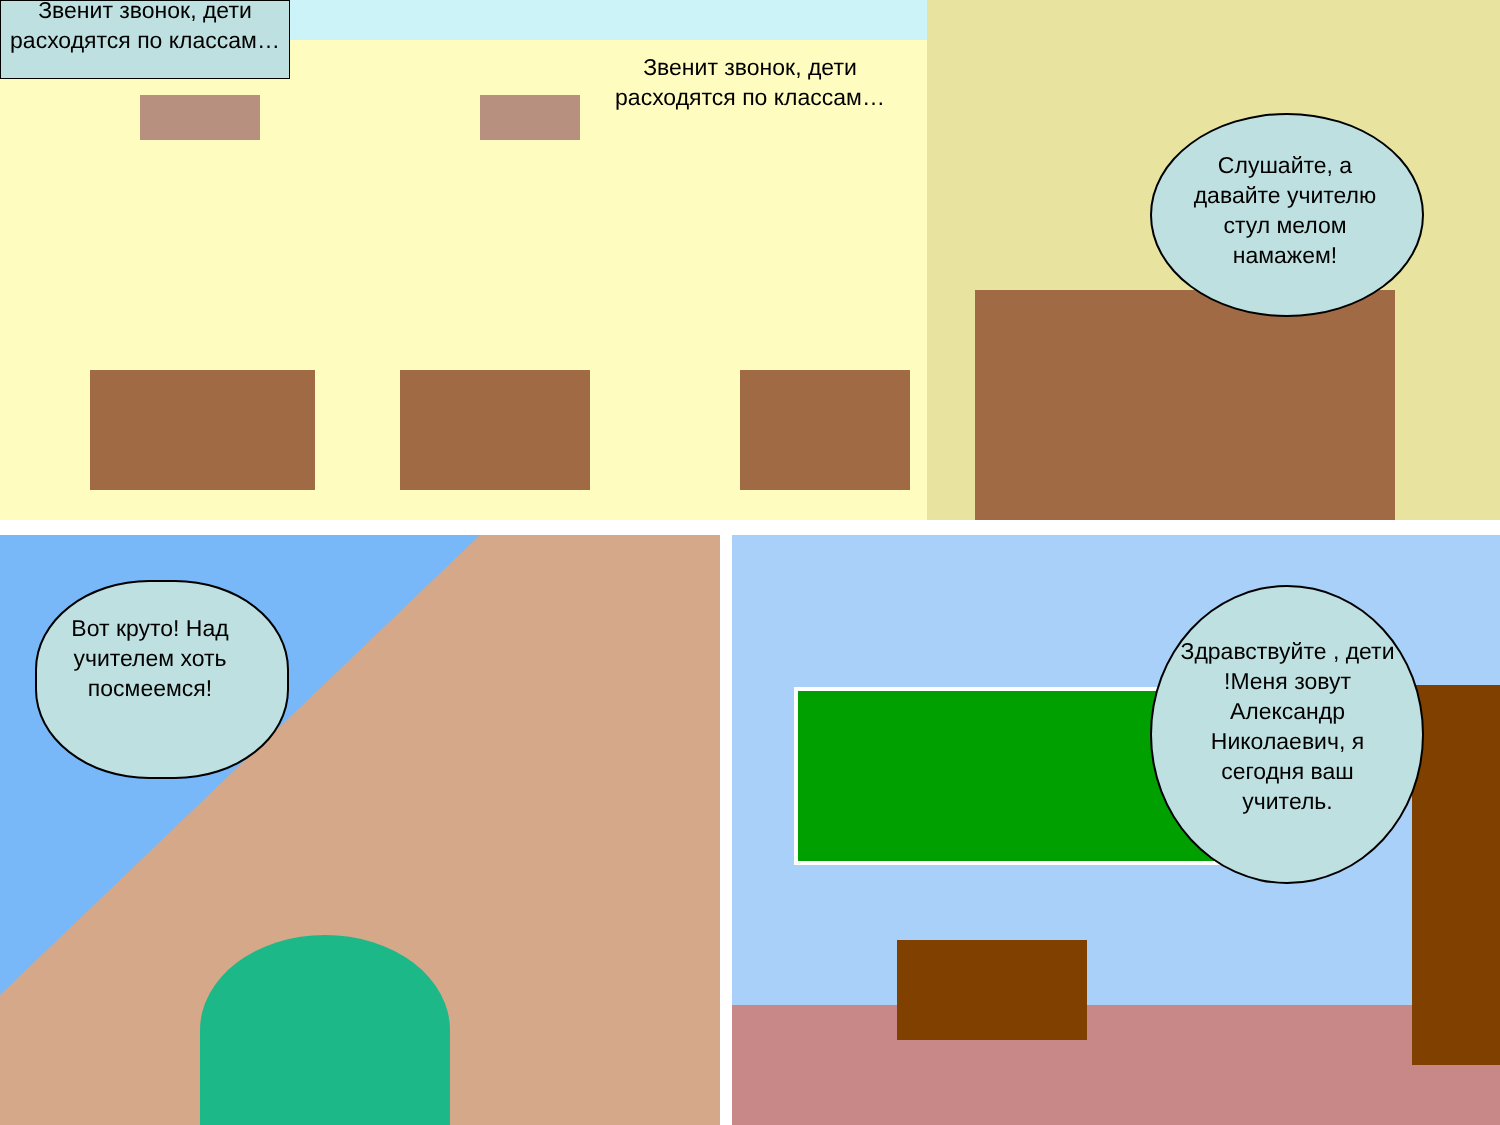Звенит звонок, дети расходятся по классам…
Звенит звонок, дети расходятся по классам…
Слушайте, а давайте учителю стул мелом намажем!
Вот круто! Над учителем хоть посмеемся!
Здравствуйте , дети !Меня зовут Александр Николаевич, я сегодня ваш учитель.